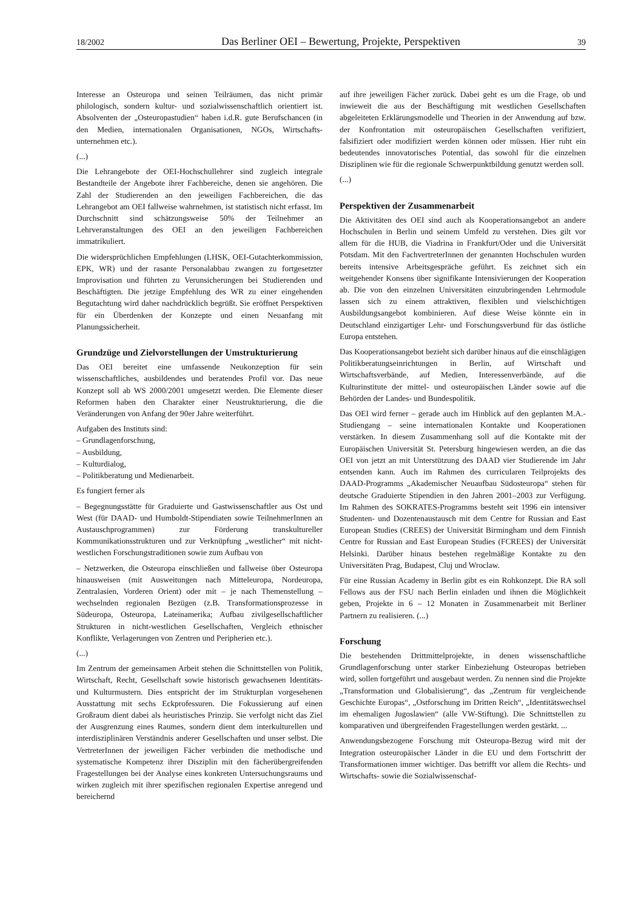18/2002 Das Berliner OEI – Bewertung, Projekte, Perspektiven 39
Interesse an Osteuropa und seinen Teilräumen, das nicht primär philologisch, sondern kultur- und sozialwissenschaftlich orientiert ist. Absolventen der „Osteuropastudien“ haben i.d.R. gute Berufschancen (in den Medien, internationalen Organisationen, NGOs, Wirtschafts- unternehmen etc.).
(...)
Die Lehrangebote der OEI-Hochschullehrer sind zugleich integrale Bestandteile der Angebote ihrer Fachbereiche, denen sie angehören. Die Zahl der Studierenden an den jeweiligen Fachbereichen, die das Lehrangebot am OEI fallweise wahrnehmen, ist statistisch nicht erfasst. Im Durchschnitt sind schätzungsweise 50% der Teilnehmer an Lehrveranstaltungen des OEI an den jeweiligen Fachbereichen immatrikuliert.
Die widersprüchlichen Empfehlungen (LHSK, OEI-Gutachterkommission, EPK, WR) und der rasante Personalabbau zwangen zu fortgesetzter Improvisation und führten zu Verunsicherungen bei Studierenden und Beschäftigten. Die jetzige Empfehlung des WR zu einer eingehenden Begutachtung wird daher nachdrücklich begrüßt. Sie eröffnet Perspektiven für ein Überdenken der Konzepte und einen Neuanfang mit Planungssicherheit.
Grundzüge und Zielvorstellungen der Umstrukturierung
Das OEI bereitet eine umfassende Neukonzeption für sein wissenschaftliches, ausbildendes und beratendes Profil vor. Das neue Konzept soll ab WS 2000/2001 umgesetzt werden. Die Elemente dieser Reformen haben den Charakter einer Neustrukturierung, die die Veränderungen von Anfang der 90er Jahre weiterführt.
Aufgaben des Instituts sind:
– Grundlagenforschung,
– Ausbildung,
– Kulturdialog,
– Politikberatung und Medienarbeit.
Es fungiert ferner als
– Begegnungsstätte für Graduierte und Gastwissenschaftler aus Ost und West (für DAAD- und Humboldt-Stipendiaten sowie TeilnehmerInnen an Austauschprogrammen) zur Förderung transkultureller Kommunikationsstrukturen und zur Verknüpfung „westlicher“ mit nicht-westlichen Forschungstraditionen sowie zum Aufbau von
– Netzwerken, die Osteuropa einschließen und fallweise über Osteuropa hinausweisen (mit Ausweitungen nach Mitteleuropa, Nordeuropa, Zentralasien, Vorderen Orient) oder mit – je nach Themenstellung – wechselnden regionalen Bezügen (z.B. Transformationsprozesse in Südeuropa, Osteuropa, Lateinamerika; Aufbau zivilgesellschaftlicher Strukturen in nicht-westlichen Gesellschaften, Vergleich ethnischer Konflikte, Verlagerungen von Zentren und Peripherien etc.).
(...)
Im Zentrum der gemeinsamen Arbeit stehen die Schnittstellen von Politik, Wirtschaft, Recht, Gesellschaft sowie historisch gewachsenen Identitäts- und Kulturmustern. Dies entspricht der im Strukturplan vorgesehenen Ausstattung mit sechs Eckprofessuren. Die Fokussierung auf einen Großraum dient dabei als heuristisches Prinzip. Sie verfolgt nicht das Ziel der Ausgrenzung eines Raumes, sondern dient dem interkulturellen und interdisziplinären Verständnis anderer Gesellschaften und unser selbst. Die VertreterInnen der jeweiligen Fächer verbinden die methodische und systematische Kompetenz ihrer Disziplin mit den fächerübergreifenden Fragestellungen bei der Analyse eines konkreten Untersuchungsraums und wirken zugleich mit ihrer spezifischen regionalen Expertise anregend und bereichernd
auf ihre jeweiligen Fächer zurück. Dabei geht es um die Frage, ob und inwieweit die aus der Beschäftigung mit westlichen Gesellschaften abgeleiteten Erklärungsmodelle und Theorien in der Anwendung auf bzw. der Konfrontation mit osteuropäischen Gesellschaften verifiziert, falsifiziert oder modifiziert werden können oder müssen. Hier ruht ein bedeutendes innovatorisches Potential, das sowohl für die einzelnen Disziplinen wie für die regionale Schwerpunktbildung genutzt werden soll.
(...)
Perspektiven der Zusammenarbeit
Die Aktivitäten des OEI sind auch als Kooperationsangebot an andere Hochschulen in Berlin und seinem Umfeld zu verstehen. Dies gilt vor allem für die HUB, die Viadrina in Frankfurt/Oder und die Universität Potsdam. Mit den FachvertreterInnen der genannten Hochschulen wurden bereits intensive Arbeitsgespräche geführt. Es zeichnet sich ein weitgehender Konsens über signifikante Intensivierungen der Kooperation ab. Die von den einzelnen Universitäten einzubringenden Lehrmodule lassen sich zu einem attraktiven, flexiblen und vielschichtigen Ausbildungsangebot kombinieren. Auf diese Weise könnte ein in Deutschland einzigartiger Lehr- und Forschungsverbund für das östliche Europa entstehen.
Das Kooperationsangebot bezieht sich darüber hinaus auf die einschlägigen Politikberatungseinrichtungen in Berlin, auf Wirtschaft und Wirtschaftsverbände, auf Medien, Interessenverbände, auf die Kulturinstitute der mittel- und osteuropäischen Länder sowie auf die Behörden der Landes- und Bundespolitik.
Das OEI wird ferner – gerade auch im Hinblick auf den geplanten M.A.-Studiengang – seine internationalen Kontakte und Kooperationen verstärken. In diesem Zusammenhang soll auf die Kontakte mit der Europäischen Universität St. Petersburg hingewiesen werden, an die das OEI von jetzt an mit Unterstützung des DAAD vier Studierende im Jahr entsenden kann. Auch im Rahmen des curricularen Teilprojekts des DAAD-Programms „Akademischer Neuaufbau Südosteuropa“ stehen für deutsche Graduierte Stipendien in den Jahren 2001–2003 zur Verfügung. Im Rahmen des SOKRATES-Programms besteht seit 1996 ein intensiver Studenten- und Dozentenaustausch mit dem Centre for Russian and East European Studies (CREES) der Universität Birmingham und dem Finnish Centre for Russian and East European Studies (FCREES) der Universität Helsinki. Darüber hinaus bestehen regelmäßige Kontakte zu den Universitäten Prag, Budapest, Cluj und Wroclaw.
Für eine Russian Academy in Berlin gibt es ein Rohkonzept. Die RA soll Fellows aus der FSU nach Berlin einladen und ihnen die Möglichkeit geben, Projekte in 6 – 12 Monaten in Zusammenarbeit mit Berliner Partnern zu realisieren. (...)
Forschung
Die bestehenden Drittmittelprojekte, in denen wissenschaftliche Grundlagenforschung unter starker Einbeziehung Osteuropas betrieben wird, sollen fortgeführt und ausgebaut werden. Zu nennen sind die Projekte „Transformation und Globalisierung“, das „Zentrum für vergleichende Geschichte Europas“, „Ostforschung im Dritten Reich“, „Identitätswechsel im ehemaligen Jugoslawien“ (alle VW-Stiftung). Die Schnittstellen zu komparativen und übergreifenden Fragestellungen werden gestärkt. ...
Anwendungsbezogene Forschung mit Osteuropa-Bezug wird mit der Integration osteuropäischer Länder in die EU und dem Fortschritt der Transformationen immer wichtiger. Das betrifft vor allem die Rechts- und Wirtschafts- sowie die Sozialwissenschaf-